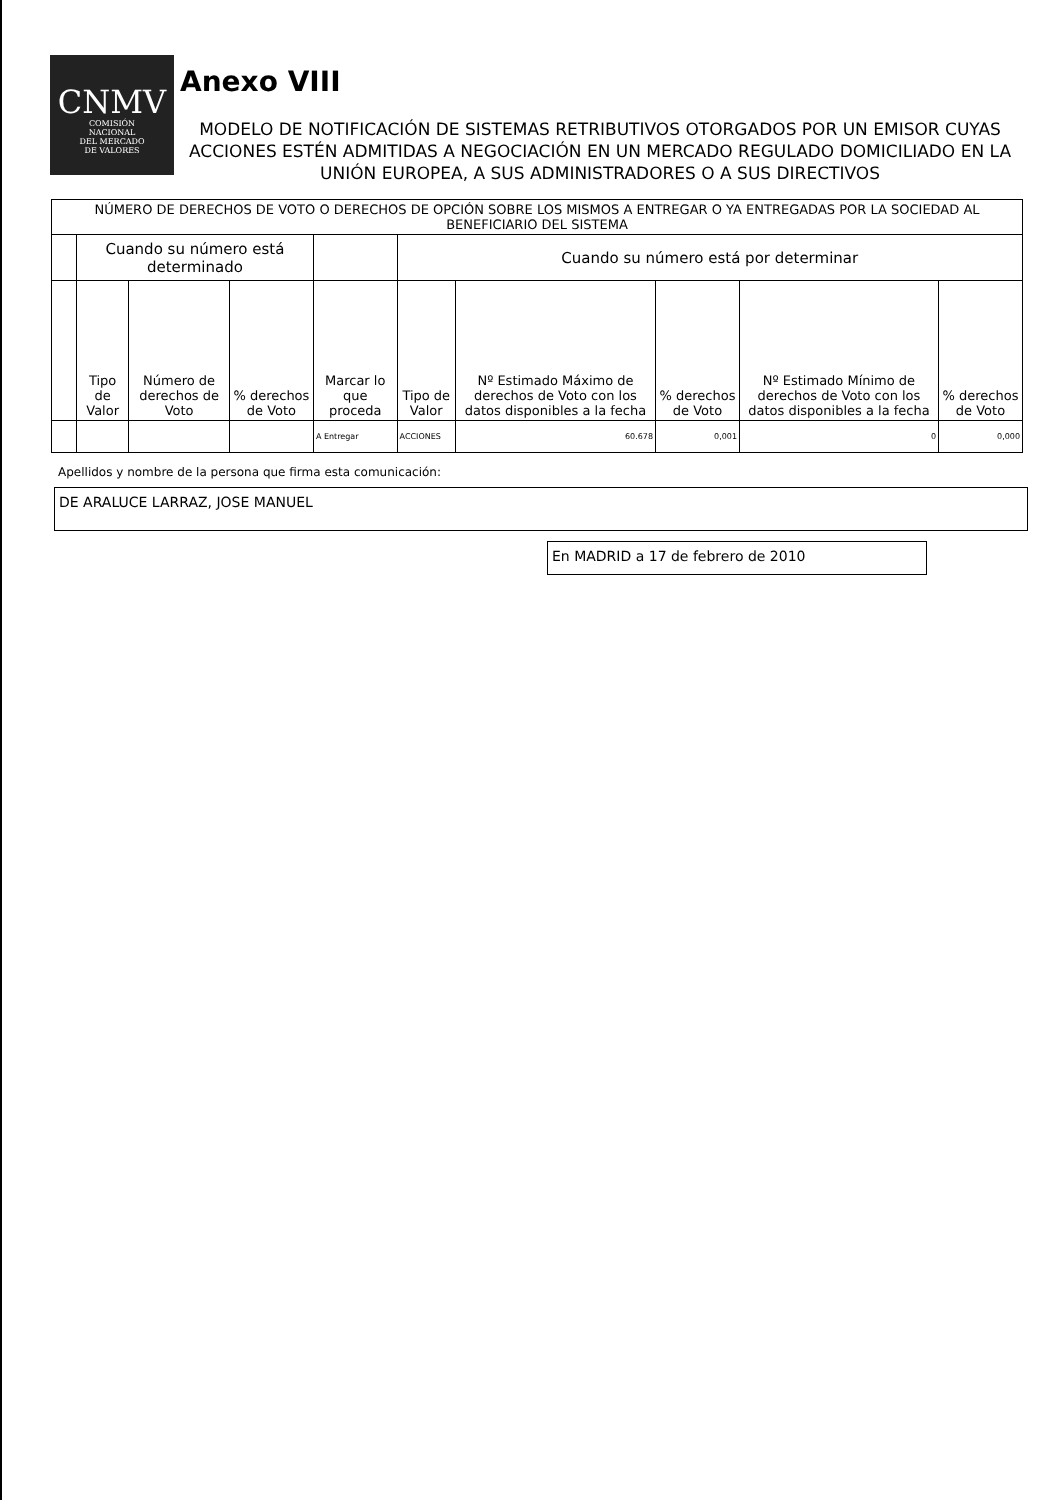CNMV
COMISIÓN
NACIONAL
DEL MERCADO
DE VALORES
Anexo VIII
MODELO DE NOTIFICACIÓN DE SISTEMAS RETRIBUTIVOS OTORGADOS POR UN EMISOR CUYAS ACCIONES ESTÉN ADMITIDAS A NEGOCIACIÓN EN UN MERCADO REGULADO DOMICILIADO EN LA UNIÓN EUROPEA, A SUS ADMINISTRADORES O A SUS DIRECTIVOS
| NÚMERO DE DERECHOS DE VOTO O DERECHOS DE OPCIÓN SOBRE LOS MISMOS A ENTREGAR O YA ENTREGADAS POR LA SOCIEDAD AL BENEFICIARIO DEL SISTEMA | | | | | | | | | |
| | Cuando su número está determinado | | | | Cuando su número está por determinar | | | | |
| | Tipo de Valor | Número de derechos de Voto | % derechos de Voto | Marcar lo que proceda | Tipo de Valor | Nº Estimado Máximo de derechos de Voto con los datos disponibles a la fecha | % derechos de Voto | Nº Estimado Mínimo de derechos de Voto con los datos disponibles a la fecha | % derechos de Voto |
| | | | | A Entregar | ACCIONES | 60.678 | 0,001 | 0 | 0,000 |
Apellidos y nombre de la persona que firma esta comunicación:
DE ARALUCE LARRAZ, JOSE MANUEL
En MADRID a 17 de febrero de 2010